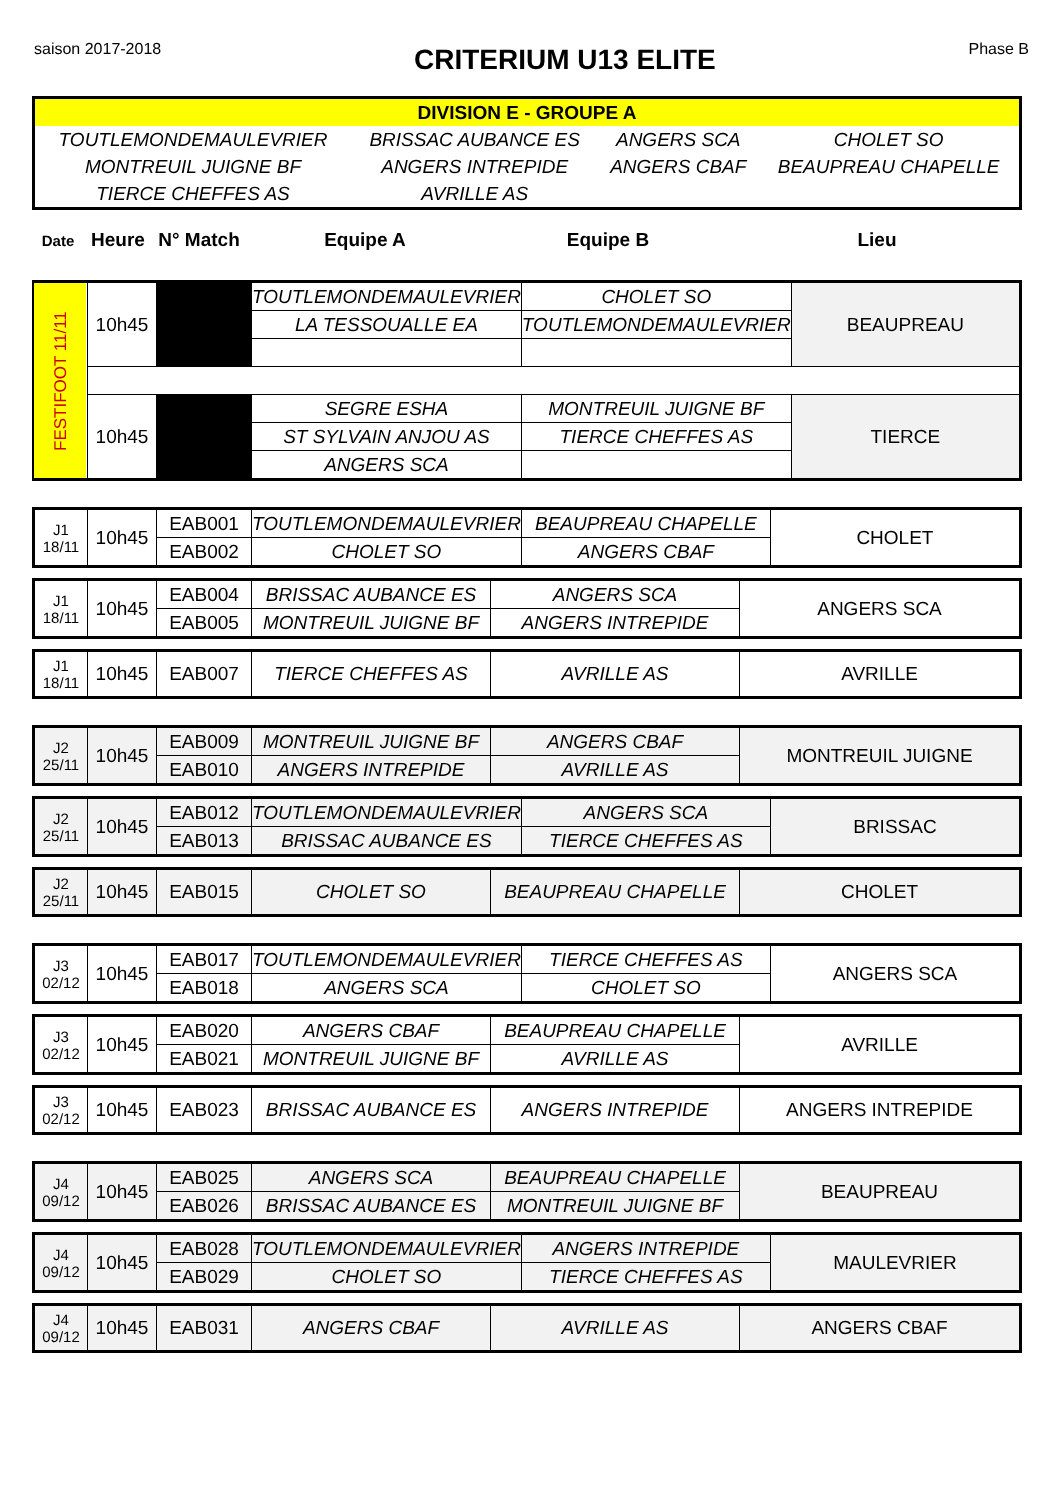saison 2017-2018 CRITERIUM U13 ELITE Phase B
| DIVISION E - GROUPE A | | | |
| TOUTLEMONDEMAULEVRIER | BRISSAC AUBANCE ES | ANGERS SCA | CHOLET SO |
| MONTREUIL JUIGNE BF | ANGERS INTREPIDE | ANGERS CBAF | BEAUPREAU CHAPELLE |
| TIERCE CHEFFES AS | AVRILLE AS | | |
| Date | Heure | N° Match | Equipe A | Equipe B | Lieu |
| --- | --- | --- | --- | --- | --- |
| FESTIFOOT 11/11 | 10h45 | | TOUTLEMONDEMAULEVRIER | CHOLET SO | BEAUPREAU |
| | | | LA TESSOUALLE EA | TOUTLEMONDEMAULEVRIER | |
| | 10h45 | | SEGRE ESHA | MONTREUIL JUIGNE BF | TIERCE |
| | | | ST SYLVAIN ANJOU AS | TIERCE CHEFFES AS | |
| | | | ANGERS SCA | | |
| J1 18/11 | 10h45 | EAB001 | TOUTLEMONDEMAULEVRIER | BEAUPREAU CHAPELLE | CHOLET |
| | | EAB002 | CHOLET SO | ANGERS CBAF | |
| J1 18/11 | 10h45 | EAB004 | BRISSAC AUBANCE ES | ANGERS SCA | ANGERS SCA |
| | | EAB005 | MONTREUIL JUIGNE BF | ANGERS INTREPIDE | |
| J1 18/11 | 10h45 | EAB007 | TIERCE CHEFFES AS | AVRILLE AS | AVRILLE |
| J2 25/11 | 10h45 | EAB009 | MONTREUIL JUIGNE BF | ANGERS CBAF | MONTREUIL JUIGNE |
| | | EAB010 | ANGERS INTREPIDE | AVRILLE AS | |
| J2 25/11 | 10h45 | EAB012 | TOUTLEMONDEMAULEVRIER | ANGERS SCA | BRISSAC |
| | | EAB013 | BRISSAC AUBANCE ES | TIERCE CHEFFES AS | |
| J2 25/11 | 10h45 | EAB015 | CHOLET SO | BEAUPREAU CHAPELLE | CHOLET |
| J3 02/12 | 10h45 | EAB017 | TOUTLEMONDEMAULEVRIER | TIERCE CHEFFES AS | ANGERS SCA |
| | | EAB018 | ANGERS SCA | CHOLET SO | |
| J3 02/12 | 10h45 | EAB020 | ANGERS CBAF | BEAUPREAU CHAPELLE | AVRILLE |
| | | EAB021 | MONTREUIL JUIGNE BF | AVRILLE AS | |
| J3 02/12 | 10h45 | EAB023 | BRISSAC AUBANCE ES | ANGERS INTREPIDE | ANGERS INTREPIDE |
| J4 09/12 | 10h45 | EAB025 | ANGERS SCA | BEAUPREAU CHAPELLE | BEAUPREAU |
| | | EAB026 | BRISSAC AUBANCE ES | MONTREUIL JUIGNE BF | |
| J4 09/12 | 10h45 | EAB028 | TOUTLEMONDEMAULEVRIER | ANGERS INTREPIDE | MAULEVRIER |
| | | EAB029 | CHOLET SO | TIERCE CHEFFES AS | |
| J4 09/12 | 10h45 | EAB031 | ANGERS CBAF | AVRILLE AS | ANGERS CBAF |